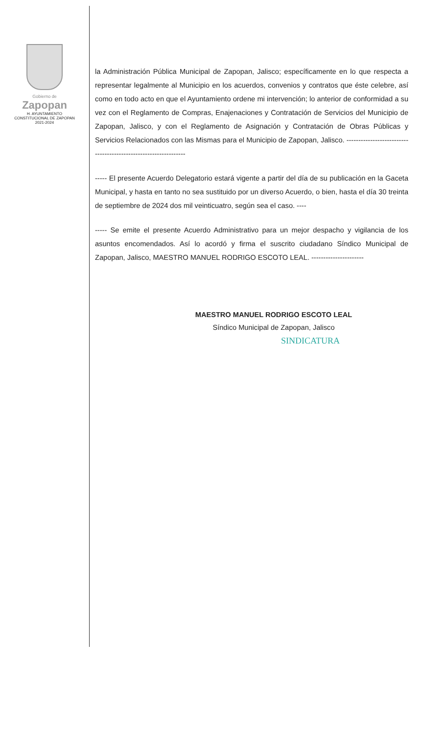Gobierno de
Zapopan
H. AYUNTAMIENTO
CONSTITUCIONAL DE ZAPOPAN
2021-2024
la Administración Pública Municipal de Zapopan, Jalisco; específicamente en lo que respecta a representar legalmente al Municipio en los acuerdos, convenios y contratos que éste celebre, así como en todo acto en que el Ayuntamiento ordene mi intervención; lo anterior de conformidad a su vez con el Reglamento de Compras, Enajenaciones y Contratación de Servicios del Municipio de Zapopan, Jalisco, y con el Reglamento de Asignación y Contratación de Obras Públicas y Servicios Relacionados con las Mismas para el Municipio de Zapopan, Jalisco. ----------------------------------------------------------------
----- El presente Acuerdo Delegatorio estará vigente a partir del día de su publicación en la Gaceta Municipal, y hasta en tanto no sea sustituido por un diverso Acuerdo, o bien, hasta el día 30 treinta de septiembre de 2024 dos mil veinticuatro, según sea el caso. ----
----- Se emite el presente Acuerdo Administrativo para un mejor despacho y vigilancia de los asuntos encomendados. Así lo acordó y firma el suscrito ciudadano Síndico Municipal de Zapopan, Jalisco, MAESTRO MANUEL RODRIGO ESCOTO LEAL. ----------------------
MAESTRO MANUEL RODRIGO ESCOTO LEAL
Síndico Municipal de Zapopan, Jalisco
SINDICATURA